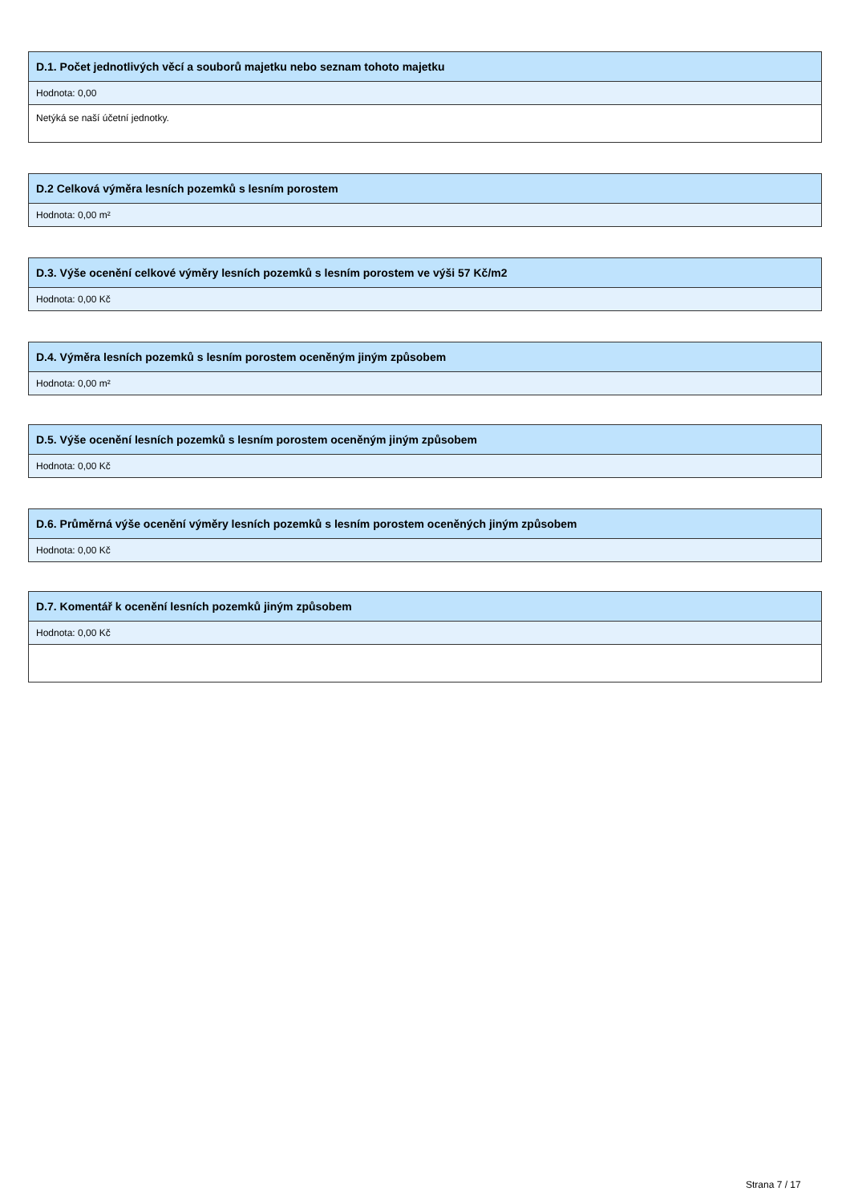| D.1. Počet jednotlivých věcí a souborů majetku nebo seznam tohoto majetku |
| --- |
| Hodnota: 0,00 |
| Netýká se naší účetní jednotky. |
| D.2 Celková výměra lesních pozemků s lesním porostem |
| --- |
| Hodnota: 0,00 m² |
| D.3. Výše ocenění celkové výměry lesních pozemků s lesním porostem ve výši 57 Kč/m2 |
| --- |
| Hodnota: 0,00 Kč |
| D.4. Výměra lesních pozemků s lesním porostem oceněným jiným způsobem |
| --- |
| Hodnota: 0,00 m² |
| D.5. Výše ocenění lesních pozemků s lesním porostem oceněným jiným způsobem |
| --- |
| Hodnota: 0,00 Kč |
| D.6. Průměrná výše ocenění výměry lesních pozemků s lesním porostem oceněných jiným způsobem |
| --- |
| Hodnota: 0,00 Kč |
| D.7. Komentář k ocenění lesních pozemků jiným způsobem |
| --- |
| Hodnota: 0,00 Kč |
Strana 7 / 17